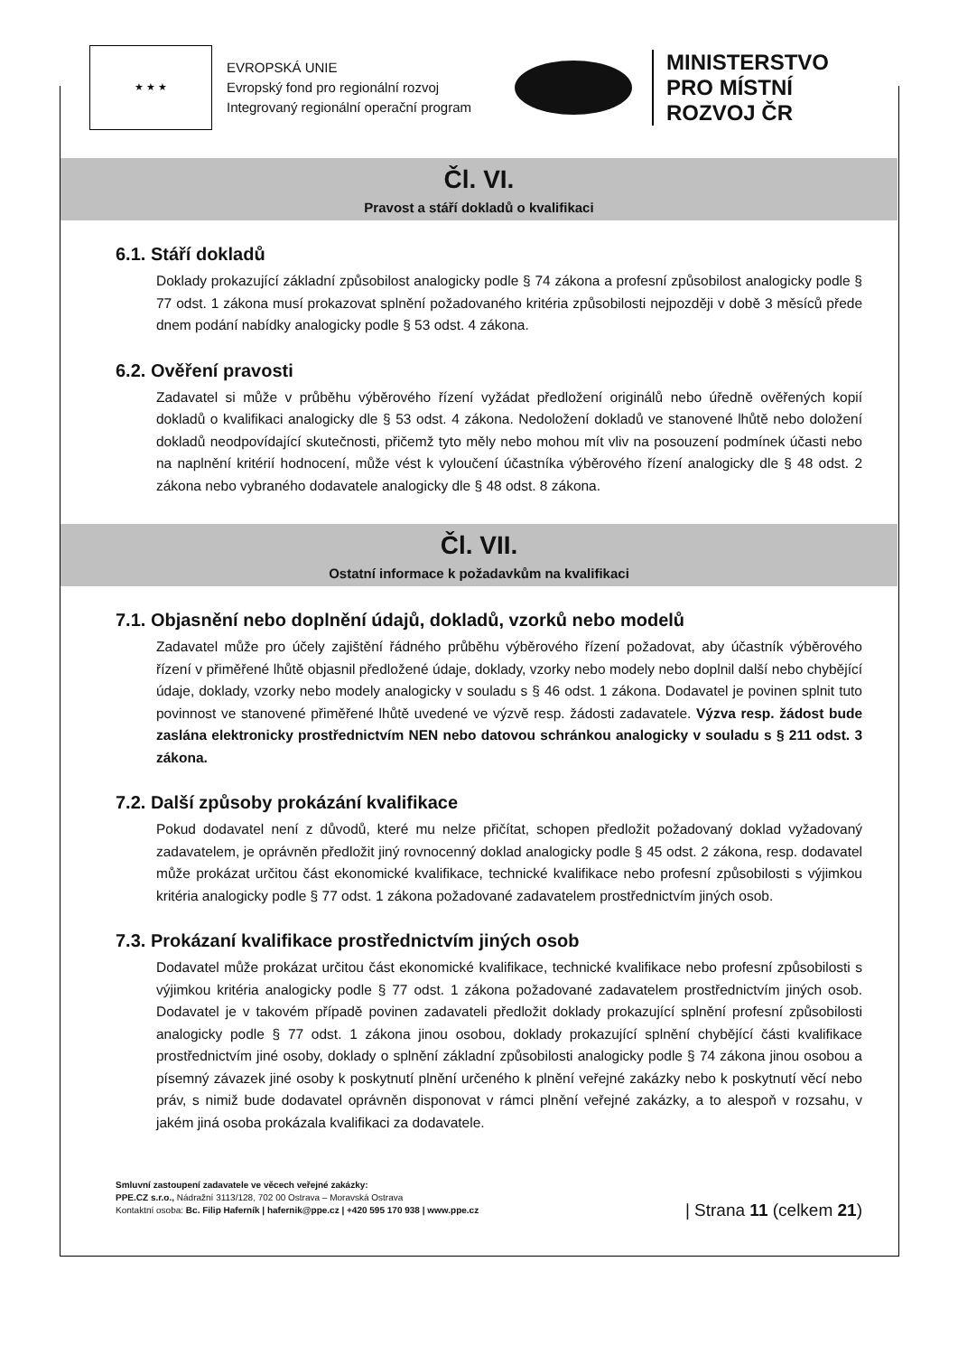★ ★ ★
EVROPSKÁ UNIE
Evropský fond pro regionální rozvoj
Integrovaný regionální operační program
MINISTERSTVO
PRO MÍSTNÍ
ROZVOJ ČR
Čl. VI.
Pravost a stáří dokladů o kvalifikaci
6.1. Stáří dokladů
Doklady prokazující základní způsobilost analogicky podle § 74 zákona a profesní způsobilost analogicky podle § 77 odst. 1 zákona musí prokazovat splnění požadovaného kritéria způsobilosti nejpozději v době 3 měsíců přede dnem podání nabídky analogicky podle § 53 odst. 4 zákona.
6.2. Ověření pravosti
Zadavatel si může v průběhu výběrového řízení vyžádat předložení originálů nebo úředně ověřených kopií dokladů o kvalifikaci analogicky dle § 53 odst. 4 zákona. Nedoložení dokladů ve stanovené lhůtě nebo doložení dokladů neodpovídající skutečnosti, přičemž tyto měly nebo mohou mít vliv na posouzení podmínek účasti nebo na naplnění kritérií hodnocení, může vést k vyloučení účastníka výběrového řízení analogicky dle § 48 odst. 2 zákona nebo vybraného dodavatele analogicky dle § 48 odst. 8 zákona.
Čl. VII.
Ostatní informace k požadavkům na kvalifikaci
7.1. Objasnění nebo doplnění údajů, dokladů, vzorků nebo modelů
Zadavatel může pro účely zajištění řádného průběhu výběrového řízení požadovat, aby účastník výběrového řízení v přiměřené lhůtě objasnil předložené údaje, doklady, vzorky nebo modely nebo doplnil další nebo chybějící údaje, doklady, vzorky nebo modely analogicky v souladu s § 46 odst. 1 zákona. Dodavatel je povinen splnit tuto povinnost ve stanovené přiměřené lhůtě uvedené ve výzvě resp. žádosti zadavatele. Výzva resp. žádost bude zaslána elektronicky prostřednictvím NEN nebo datovou schránkou analogicky v souladu s § 211 odst. 3 zákona.
7.2. Další způsoby prokázání kvalifikace
Pokud dodavatel není z důvodů, které mu nelze přičítat, schopen předložit požadovaný doklad vyžadovaný zadavatelem, je oprávněn předložit jiný rovnocenný doklad analogicky podle § 45 odst. 2 zákona, resp. dodavatel může prokázat určitou část ekonomické kvalifikace, technické kvalifikace nebo profesní způsobilosti s výjimkou kritéria analogicky podle § 77 odst. 1 zákona požadované zadavatelem prostřednictvím jiných osob.
7.3. Prokázaní kvalifikace prostřednictvím jiných osob
Dodavatel může prokázat určitou část ekonomické kvalifikace, technické kvalifikace nebo profesní způsobilosti s výjimkou kritéria analogicky podle § 77 odst. 1 zákona požadované zadavatelem prostřednictvím jiných osob. Dodavatel je v takovém případě povinen zadavateli předložit doklady prokazující splnění profesní způsobilosti analogicky podle § 77 odst. 1 zákona jinou osobou, doklady prokazující splnění chybějící části kvalifikace prostřednictvím jiné osoby, doklady o splnění základní způsobilosti analogicky podle § 74 zákona jinou osobou a písemný závazek jiné osoby k poskytnutí plnění určeného k plnění veřejné zakázky nebo k poskytnutí věcí nebo práv, s nimiž bude dodavatel oprávněn disponovat v rámci plnění veřejné zakázky, a to alespoň v rozsahu, v jakém jiná osoba prokázala kvalifikaci za dodavatele.
Smluvní zastoupení zadavatele ve věcech veřejné zakázky:
PPE.CZ s.r.o., Nádražní 3113/128, 702 00 Ostrava – Moravská Ostrava
Kontaktní osoba: Bc. Filip Haferník | hafernik@ppe.cz | +420 595 170 938 | www.ppe.cz
| Strana 11 (celkem 21)